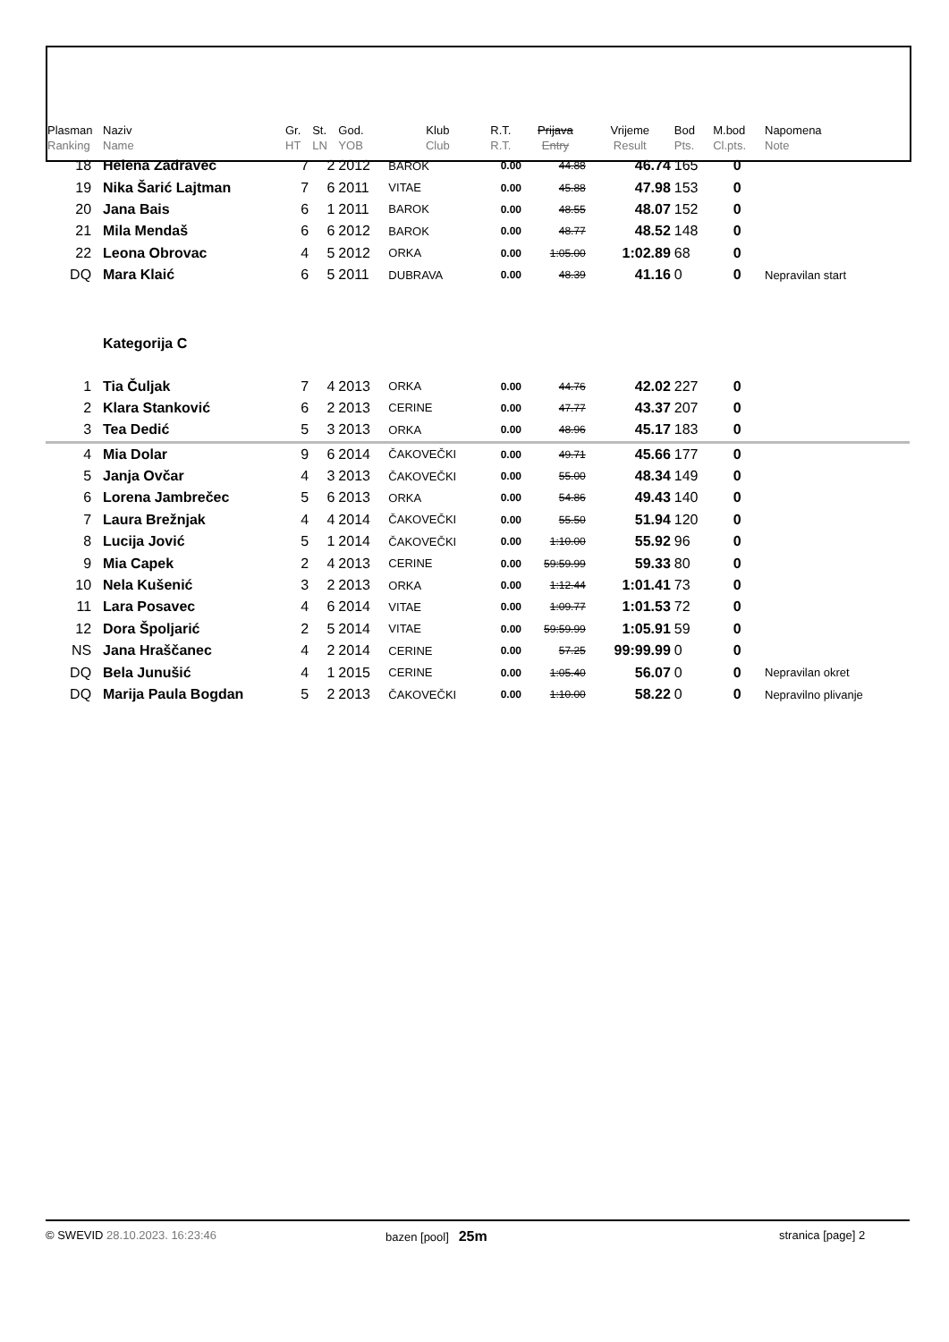| Plasman Ranking | Naziv Name | Gr. HT | St. LN | God. YOB | Klub Club | R.T. R.T. | Prijava Entry | Vrijeme Result | Bod Pts. | M.bod Cl.pts. | Napomena Note |
| --- | --- | --- | --- | --- | --- | --- | --- | --- | --- | --- | --- |
| 18 | Helena Zadravec | 7 | 2 | 2012 | BAROK | 0.00 | 44.88 | 46.74 | 165 | 0 | |
| 19 | Nika Šarić Lajtman | 7 | 6 | 2011 | VITAE | 0.00 | 45.88 | 47.98 | 153 | 0 | |
| 20 | Jana Bais | 6 | 1 | 2011 | BAROK | 0.00 | 48.55 | 48.07 | 152 | 0 | |
| 21 | Mila Mendaš | 6 | 6 | 2012 | BAROK | 0.00 | 48.77 | 48.52 | 148 | 0 | |
| 22 | Leona Obrovac | 4 | 5 | 2012 | ORKA | 0.00 | 1:05.00 | 1:02.89 | 68 | 0 | |
| DQ | Mara Klaić | 6 | 5 | 2011 | DUBRAVA | 0.00 | 48.39 | 41.16 | 0 | 0 | Nepravilan start |
| | Kategorija C | | | | | | | | | | |
| 1 | Tia Čuljak | 7 | 4 | 2013 | ORKA | 0.00 | 44.76 | 42.02 | 227 | 0 | |
| 2 | Klara Stanković | 6 | 2 | 2013 | CERINE | 0.00 | 47.77 | 43.37 | 207 | 0 | |
| 3 | Tea Dedić | 5 | 3 | 2013 | ORKA | 0.00 | 48.96 | 45.17 | 183 | 0 | |
| 4 | Mia Dolar | 9 | 6 | 2014 | ČAKOVEČKI | 0.00 | 49.71 | 45.66 | 177 | 0 | |
| 5 | Janja Ovčar | 4 | 3 | 2013 | ČAKOVEČKI | 0.00 | 55.00 | 48.34 | 149 | 0 | |
| 6 | Lorena Jambrečec | 5 | 6 | 2013 | ORKA | 0.00 | 54.86 | 49.43 | 140 | 0 | |
| 7 | Laura Brežnjak | 4 | 4 | 2014 | ČAKOVEČKI | 0.00 | 55.50 | 51.94 | 120 | 0 | |
| 8 | Lucija Jović | 5 | 1 | 2014 | ČAKOVEČKI | 0.00 | 1:10.00 | 55.92 | 96 | 0 | |
| 9 | Mia Capek | 2 | 4 | 2013 | CERINE | 0.00 | 59:59.99 | 59.33 | 80 | 0 | |
| 10 | Nela Kušenić | 3 | 2 | 2013 | ORKA | 0.00 | 1:12.44 | 1:01.41 | 73 | 0 | |
| 11 | Lara Posavec | 4 | 6 | 2014 | VITAE | 0.00 | 1:09.77 | 1:01.53 | 72 | 0 | |
| 12 | Dora Špoljarić | 2 | 5 | 2014 | VITAE | 0.00 | 59:59.99 | 1:05.91 | 59 | 0 | |
| NS | Jana Hraščanec | 4 | 2 | 2014 | CERINE | 0.00 | 57.25 | 99:99.99 | 0 | 0 | |
| DQ | Bela Junušić | 4 | 1 | 2015 | CERINE | 0.00 | 1:05.40 | 56.07 | 0 | 0 | Nepravilan okret |
| DQ | Marija Paula Bogdan | 5 | 2 | 2013 | ČAKOVEČKI | 0.00 | 1:10.00 | 58.22 | 0 | 0 | Nepravilno plivanje |
© SWEVID 28.10.2023. 16:23:46 bazen [pool] 25m
stranica [page] 2